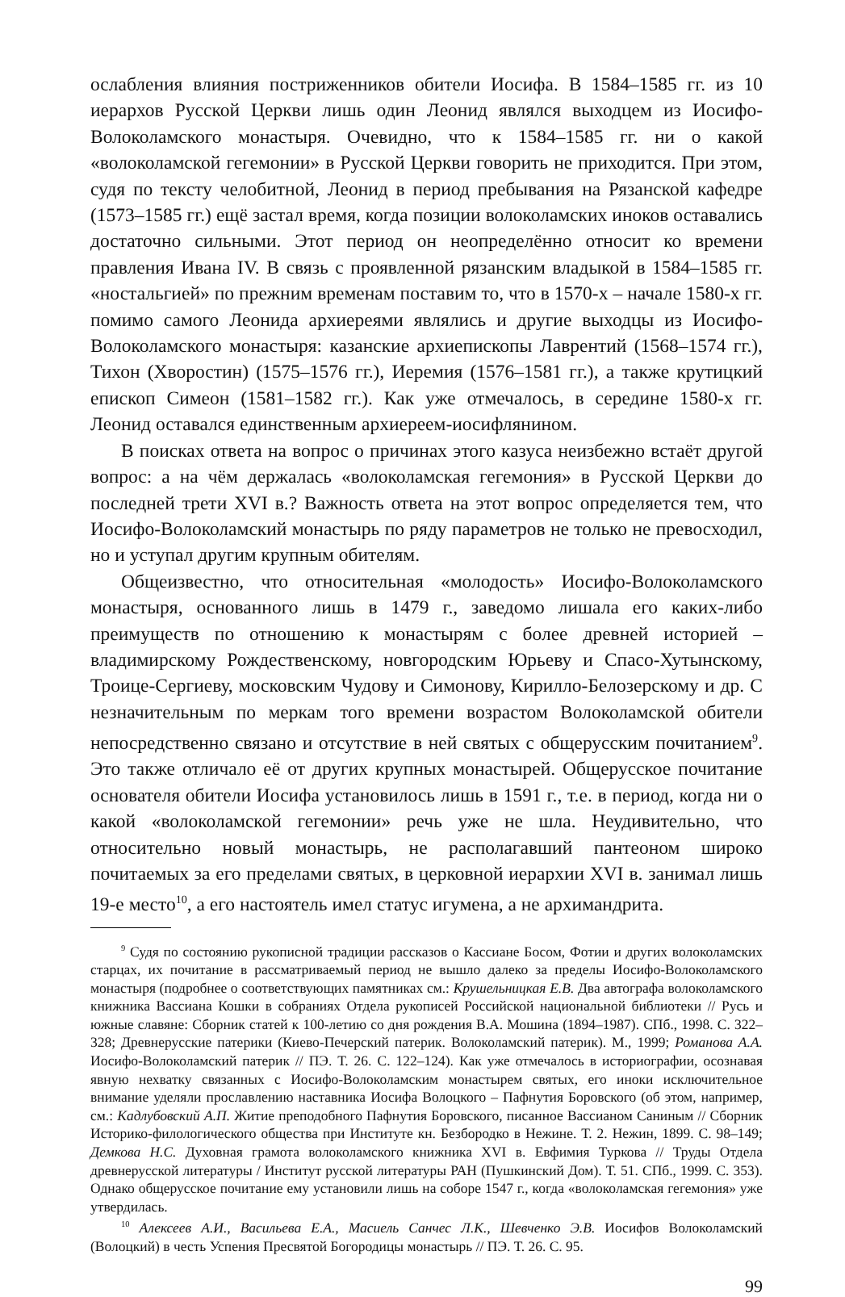ослабления влияния постриженников обители Иосифа. В 1584–1585 гг. из 10 иерархов Русской Церкви лишь один Леонид являлся выходцем из Иосифо-Волоколамского монастыря. Очевидно, что к 1584–1585 гг. ни о какой «волоколамской гегемонии» в Русской Церкви говорить не приходится. При этом, судя по тексту челобитной, Леонид в период пребывания на Рязанской кафедре (1573–1585 гг.) ещё застал время, когда позиции волоколамских иноков оставались достаточно сильными. Этот период он неопределённо относит ко времени правления Ивана IV. В связь с проявленной рязанским владыкой в 1584–1585 гг. «ностальгией» по прежним временам поставим то, что в 1570-х – начале 1580-х гг. помимо самого Леонида архиереями являлись и другие выходцы из Иосифо-Волоколамского монастыря: казанские архиепископы Лаврентий (1568–1574 гг.), Тихон (Хворостин) (1575–1576 гг.), Иеремия (1576–1581 гг.), а также крутицкий епископ Симеон (1581–1582 гг.). Как уже отмечалось, в середине 1580-х гг. Леонид оставался единственным архиереем-иосифлянином.
В поисках ответа на вопрос о причинах этого казуса неизбежно встаёт другой вопрос: а на чём держалась «волоколамская гегемония» в Русской Церкви до последней трети XVI в.? Важность ответа на этот вопрос определяется тем, что Иосифо-Волоколамский монастырь по ряду параметров не только не превосходил, но и уступал другим крупным обителям.
Общеизвестно, что относительная «молодость» Иосифо-Волоколамского монастыря, основанного лишь в 1479 г., заведомо лишала его каких-либо преимуществ по отношению к монастырям с более древней историей – владимирскому Рождественскому, новгородским Юрьеву и Спасо-Хутынскому, Троице-Сергиеву, московским Чудову и Симонову, Кирилло-Белозерскому и др. С незначительным по меркам того времени возрастом Волоколамской обители непосредственно связано и отсутствие в ней святых с общерусским почитанием<sup>9</sup>. Это также отличало её от других крупных монастырей. Общерусское почитание основателя обители Иосифа установилось лишь в 1591 г., т.е. в период, когда ни о какой «волоколамской гегемонии» речь уже не шла. Неудивительно, что относительно новый монастырь, не располагавший пантеоном широко почитаемых за его пределами святых, в церковной иерархии XVI в. занимал лишь 19-е место<sup>10</sup>, а его настоятель имел статус игумена, а не архимандрита.
<sup>9</sup> Судя по состоянию рукописной традиции рассказов о Кассиане Босом, Фотии и других волоколамских старцах, их почитание в рассматриваемый период не вышло далеко за пределы Иосифо-Волоколамского монастыря (подробнее о соответствующих памятниках см.: Крушельницкая Е.В. Два автографа волоколамского книжника Вассиана Кошки в собраниях Отдела рукописей Российской национальной библиотеки // Русь и южные славяне: Сборник статей к 100-летию со дня рождения В.А. Мошина (1894–1987). СПб., 1998. С. 322–328; Древнерусские патерики (Киево-Печерский патерик. Волоколамский патерик). М., 1999; Романова А.А. Иосифо-Волоколамский патерик // ПЭ. Т. 26. С. 122–124). Как уже отмечалось в историографии, осознавая явную нехватку связанных с Иосифо-Волоколамским монастырем святых, его иноки исключительное внимание уделяли прославлению наставника Иосифа Волоцкого – Пафнутия Боровского (об этом, например, см.: Кадлубовский А.П. Житие преподобного Пафнутия Боровского, писанное Вассианом Саниным // Сборник Историко-филологического общества при Институте кн. Безбородко в Нежине. Т. 2. Нежин, 1899. С. 98–149; Демкова Н.С. Духовная грамота волоколамского книжника XVI в. Евфимия Туркова // Труды Отдела древнерусской литературы / Институт русской литературы РАН (Пушкинский Дом). Т. 51. СПб., 1999. С. 353). Однако общерусское почитание ему установили лишь на соборе 1547 г., когда «волоколамская гегемония» уже утвердилась.
<sup>10</sup> Алексеев А.И., Васильева Е.А., Масиель Санчес Л.К., Шевченко Э.В. Иосифов Волоколамский (Волоцкий) в честь Успения Пресвятой Богородицы монастырь // ПЭ. Т. 26. С. 95.
99